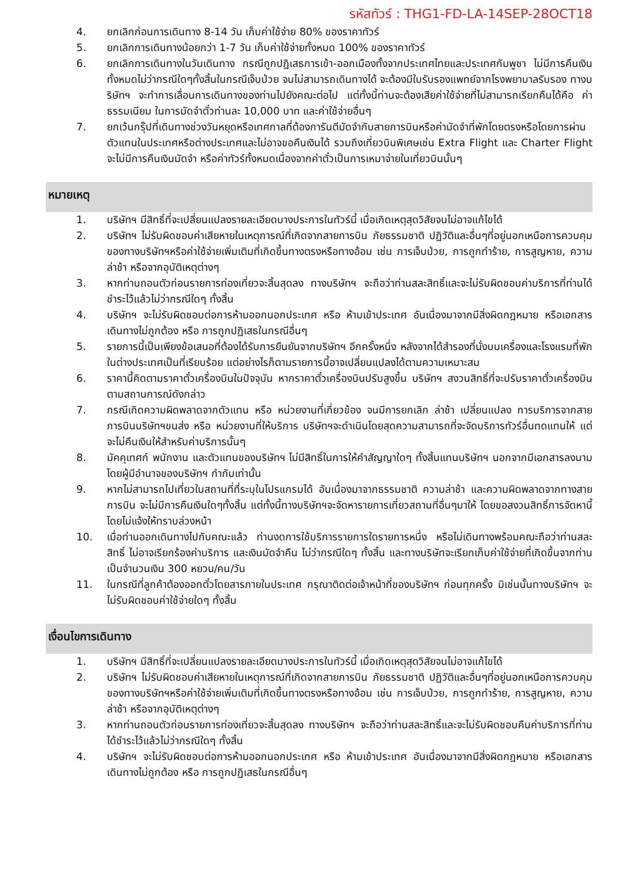รหัสทัวร์ : THG1-FD-LA-14SEP-28OCT18
4. ยกเลิกก่อนการเดินทาง 8-14 วัน เก็บค่าใช้จ่าย 80% ของราคาทัวร์
5. ยกเลิกการเดินทางน้อยกว่า 1-7 วัน เก็บค่าใช้จ่ายทั้งหมด 100% ของราคาทัวร์
6. ยกเลิกการเดินทางในวันเดินทาง กรณีถูกปฏิเสธการเข้า-ออกเมืองทั้งจากประเทศไทยและประเทศกัมพูชา ไม่มีการคืนเงินทั้งหมดไม่ว่ากรณีใดๆทั้งสิ้นในกรณีเจ็บป่วย จนไม่สามารถเดินทางได้ จะต้องมีใบรับรองแพทย์จากโรงพยาบาลรับรอง ทางบริษัทฯ จะทำการเลื่อนการเดินทางของท่านไปยังคณะต่อไป แต่ทั้งนี้ท่านจะต้องเสียค่าใช้จ่ายที่ไม่สามารถเรียกคืนได้คือ ค่าธรรมเนียม ในการมัดจำตั๋วท่านละ 10,000 บาท และค่าใช้จ่ายอื่นๆ
7. ยกเว้นกรุ๊ปที่เดินทางช่วงวันหยุดหรือเทศกาลที่ต้องการันตีมัดจำกับสายการบินหรือค่ามัดจำที่พักโดยตรงหรือโดยการผ่านตัวแทนในประเทศหรือต่างประเทศและไม่อาจขอคืนเงินได้ รวมถึงเที่ยวบินพิเศษเช่น Extra Flight และ Charter Flight จะไม่มีการคืนเงินมัดจำ หรือค่าทัวร์ทั้งหมดเนื่องจากค่าตั๋วเป็นการเหมาจ่ายในเที่ยวบินนั้นๆ
หมายเหตุ
1. บริษัทฯ มีสิทธิ์ที่จะเปลี่ยนแปลงรายละเอียดบางประการในทัวร์นี้ เมื่อเกิดเหตุสุดวิสัยจนไม่อาจแก้ไขได้
2. บริษัทฯ ไม่รับผิดชอบค่าเสียหายในเหตุการณ์ที่เกิดจากสายการบิน ภัยธรรมชาติ ปฏิวัติและอื่นๆที่อยู่นอกเหนือการควบคุมของทางบริษัทฯหรือค่าใช้จ่ายเพิ่มเติมที่เกิดขึ้นทางตรงหรือทางอ้อม เช่น การเจ็บป่วย, การถูกทำร้าย, การสูญหาย, ความล่าช้า หรือจากอุบัติเหตุต่างๆ
3. หากท่านถอนตัวก่อนรายการท่องเที่ยวจะสิ้นสุดลง ทางบริษัทฯ จะถือว่าท่านสละสิทธิ์และจะไม่รับผิดชอบค่าบริการที่ท่านได้ชำระไว้แล้วไม่ว่ากรณีใดๆ ทั้งสิ้น
4. บริษัทฯ จะไม่รับผิดชอบต่อการห้ามออกนอกประเทศ หรือ ห้ามเข้าประเทศ อันเนื่องมาจากมีสิ่งผิดกฎหมาย หรือเอกสารเดินทางไม่ถูกต้อง หรือ การถูกปฏิเสธในกรณีอื่นๆ
5. รายการนี้เป็นเพียงข้อเสนอที่ต้องได้รับการยืนยันจากบริษัทฯ อีกครั้งหนึ่ง หลังจากได้สำรองที่นั่งบนเครื่องและโรงแรมที่พักในต่างประเทศเป็นที่เรียบร้อย แต่อย่างไรก็ตามรายการนี้อาจเปลี่ยนแปลงได้ตามความเหมาะสม
6. ราคานี้คิดตามราคาตั๋วเครื่องบินในปัจจุบัน หากราคาตั๋วเครื่องบินปรับสูงขึ้น บริษัทฯ สงวนสิทธิ์ที่จะปรับราคาตั๋วเครื่องบินตามสถานการณ์ดังกล่าว
7. กรณีเกิดความผิดพลาดจากตัวแทน หรือ หน่วยงานที่เกี่ยวข้อง จนมีการยกเลิก ล่าช้า เปลี่ยนแปลง การบริการจากสายการบินบริษัทฯขนส่ง หรือ หน่วยงานที่ให้บริการ บริษัทฯจะดำเนินโดยสุดความสามารถที่จะจัดบริการทัวร์อื่นทดแทนให้ แต่จะไม่คืนเงินให้สำหรับค่าบริการนั้นๆ
8. มัคคุเทศก์ พนักงาน และตัวแทนของบริษัทฯ ไม่มีสิทธิ์ในการให้คำสัญญาใดๆ ทั้งสิ้นแทนบริษัทฯ นอกจากมีเอกสารลงนามโดยผู้มีอำนาจของบริษัทฯ กำกับเท่านั้น
9. หากไม่สามารถไปเที่ยวในสถานที่ที่ระบุในโปรแกรมได้ อันเนื่องมาจากธรรมชาติ ความล่าช้า และความผิดพลาดจากทางสายการบิน จะไม่มีการคืนเงินใดๆทั้งสิ้น แต่ทั้งนี้ทางบริษัทฯจะจัดหารายการเที่ยวสถานที่อื่นๆมาให้ โดยขอสงวนสิทธิ์การจัดหานี้โดยไม่แจ้งให้ทราบล่วงหน้า
10. เมื่อท่านออกเดินทางไปกับคณะแล้ว ท่านงดการใช้บริการรายการใดรายการหนึ่ง หรือไม่เดินทางพร้อมคณะถือว่าท่านสละสิทธิ์ ไม่อาจเรียกร้องค่าบริการ และเงินมัดจำคืน ไม่ว่ากรณีใดๆ ทั้งสิ้น และทางบริษัทจะเรียกเก็บค่าใช้จ่ายที่เกิดขึ้นจากท่านเป็นจำนวนเงิน 300 หยวน/คน/วัน
11. ในกรณีที่ลูกค้าต้องออกตั๋วโดยสารภายในประเทศ กรุณาติดต่อเจ้าหน้าที่ของบริษัทฯ ก่อนทุกครั้ง มิเช่นนั้นทางบริษัทฯ จะไม่รับผิดชอบค่าใช้จ่ายใดๆ ทั้งสิ้น
เงื่อนไขการเดินทาง
1. บริษัทฯ มีสิทธิ์ที่จะเปลี่ยนแปลงรายละเอียดบางประการในทัวร์นี้ เมื่อเกิดเหตุสุดวิสัยจนไม่อาจแก้ไขได้
2. บริษัทฯ ไม่รับผิดชอบค่าเสียหายในเหตุการณ์ที่เกิดจากสายการบิน ภัยธรรมชาติ ปฏิวัติและอื่นๆที่อยู่นอกเหนือการควบคุมของทางบริษัทฯหรือค่าใช้จ่ายเพิ่มเติมที่เกิดขึ้นทางตรงหรือทางอ้อม เช่น การเจ็บป่วย, การถูกทำร้าย, การสูญหาย, ความล่าช้า หรือจากอุบัติเหตุต่างๆ
3. หากท่านถอนตัวก่อนรายการท่องเที่ยวจะสิ้นสุดลง ทางบริษัทฯ จะถือว่าท่านสละสิทธิ์และจะไม่รับผิดชอบคืนค่าบริการที่ท่านได้ชำระไว้แล้วไม่ว่ากรณีใดๆ ทั้งสิ้น
4. บริษัทฯ จะไม่รับผิดชอบต่อการห้ามออกนอกประเทศ หรือ ห้ามเข้าประเทศ อันเนื่องมาจากมีสิ่งผิดกฎหมาย หรือเอกสารเดินทางไม่ถูกต้อง หรือ การถูกปฏิเสธในกรณีอื่นๆ